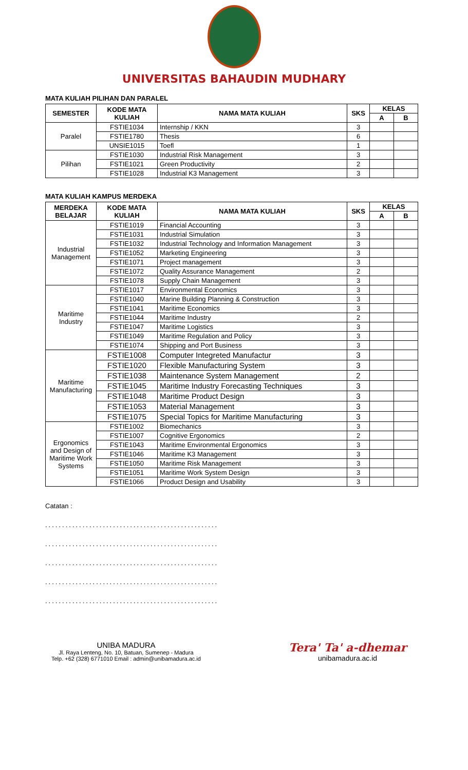UNIVERSITAS BAHAUDIN MUDHARY
MATA KULIAH PILIHAN DAN PARALEL
| SEMESTER | KODE MATA KULIAH | NAMA MATA KULIAH | SKS | KELAS | |
| --- | --- | --- | --- | --- | --- |
| | | | | A | B |
| Paralel | FSTIE1034 | Internship / KKN | 3 | | |
| | FSTIE1780 | Thesis | 6 | | |
| | UNSIE1015 | Toefl | 1 | | |
| Pilihan | FSTIE1030 | Industrial Risk Management | 3 | | |
| | FSTIE1021 | Green Productivity | 2 | | |
| | FSTIE1028 | Industrial K3 Management | 3 | | |
MATA KULIAH KAMPUS MERDEKA
| MERDEKA BELAJAR | KODE MATA KULIAH | NAMA MATA KULIAH | SKS | KELAS | |
| --- | --- | --- | --- | --- | --- |
| | | | | A | B |
| Industrial Management | FSTIE1019 | Financial Accounting | 3 | | |
| | FSTIE1031 | Industrial Simulation | 3 | | |
| | FSTIE1032 | Industrial Technology and Information Management | 3 | | |
| | FSTIE1052 | Marketing Engineering | 3 | | |
| | FSTIE1071 | Project management | 3 | | |
| | FSTIE1072 | Quality Assurance Management | 2 | | |
| | FSTIE1078 | Supply Chain Management | 3 | | |
| Maritime Industry | FSTIE1017 | Environmental Economics | 3 | | |
| | FSTIE1040 | Marine Building Planning & Construction | 3 | | |
| | FSTIE1041 | Maritime Economics | 3 | | |
| | FSTIE1044 | Maritime Industry | 2 | | |
| | FSTIE1047 | Maritime Logistics | 3 | | |
| | FSTIE1049 | Maritime Regulation and Policy | 3 | | |
| | FSTIE1074 | Shipping and Port Business | 3 | | |
| Maritime Manufacturing | FSTIE1008 | Computer Integreted Manufactur | 3 | | |
| | FSTIE1020 | Flexible Manufacturing System | 3 | | |
| | FSTIE1038 | Maintenance System Management | 2 | | |
| | FSTIE1045 | Maritime Industry Forecasting Techniques | 3 | | |
| | FSTIE1048 | Maritime Product Design | 3 | | |
| | FSTIE1053 | Material Management | 3 | | |
| | FSTIE1075 | Special Topics for Maritime Manufacturing | 3 | | |
| Ergonomics and Design of Maritime Work Systems | FSTIE1002 | Biomechanics | 3 | | |
| | FSTIE1007 | Cognitive Ergonomics | 2 | | |
| | FSTIE1043 | Maritime Environmental Ergonomics | 3 | | |
| | FSTIE1046 | Maritime K3 Management | 3 | | |
| | FSTIE1050 | Maritime Risk Management | 3 | | |
| | FSTIE1051 | Maritime Work System Design | 3 | | |
| | FSTIE1066 | Product Design and Usability | 3 | | |
Catatan :
...................................................
...................................................
...................................................
...................................................
...................................................
UNIBA MADURA
Jl. Raya Lenteng, No. 10, Batuan, Sumenep - Madura
Telp. +62 (328) 6771010 Email : admin@unibamadura.ac.id
Tera' Ta' a-dhemar
unibamadura.ac.id